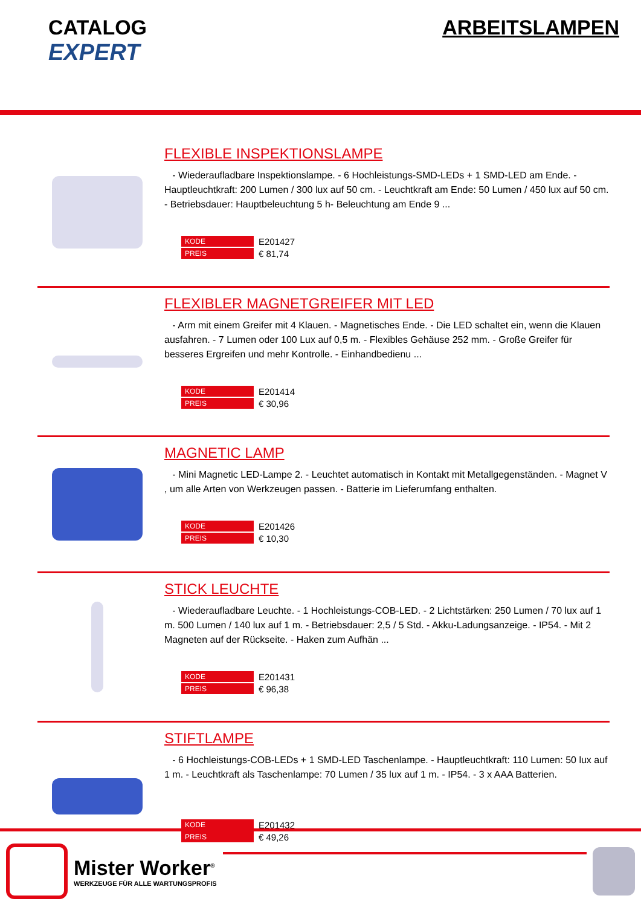CATALOG
EXPERT
ARBEITSLAMPEN
FLEXIBLE INSPEKTIONSLAMPE
- Wiederaufladbare Inspektionslampe. - 6 Hochleistungs-SMD-LEDs + 1 SMD-LED am Ende. - Hauptleuchtkraft: 200 Lumen / 300 lux auf 50 cm. - Leuchtkraft am Ende: 50 Lumen / 450 lux auf 50 cm. - Betriebsdauer: Hauptbeleuchtung 5 h- Beleuchtung am Ende 9 ...
| KODE | E201427 |
| PREIS | € 81,74 |
FLEXIBLER MAGNETGREIFER MIT LED
- Arm mit einem Greifer mit 4 Klauen. - Magnetisches Ende. - Die LED schaltet ein, wenn die Klauen ausfahren. - 7 Lumen oder 100 Lux auf 0,5 m. - Flexibles Gehäuse 252 mm. - Große Greifer für besseres Ergreifen und mehr Kontrolle. - Einhandbedienu ...
| KODE | E201414 |
| PREIS | € 30,96 |
MAGNETIC LAMP
- Mini Magnetic LED-Lampe 2. - Leuchtet automatisch in Kontakt mit Metallgegenständen. - Magnet V , um alle Arten von Werkzeugen passen. - Batterie im Lieferumfang enthalten.
| KODE | E201426 |
| PREIS | € 10,30 |
STICK LEUCHTE
- Wiederaufladbare Leuchte. - 1 Hochleistungs-COB-LED. - 2 Lichtstärken: 250 Lumen / 70 lux auf 1 m. 500 Lumen / 140 lux auf 1 m. - Betriebsdauer: 2,5 / 5 Std. - Akku-Ladungsanzeige. - IP54. - Mit 2 Magneten auf der Rückseite. - Haken zum Aufhän ...
| KODE | E201431 |
| PREIS | € 96,38 |
STIFTLAMPE
- 6 Hochleistungs-COB-LEDs + 1 SMD-LED Taschenlampe. - Hauptleuchtkraft: 110 Lumen: 50 lux auf 1 m. - Leuchtkraft als Taschenlampe: 70 Lumen / 35 lux auf 1 m. - IP54. - 3 x AAA Batterien.
| KODE | E201432 |
| PREIS | € 49,26 |
Mister Worker<sup>®</sup>
WERKZEUGE FÜR ALLE WARTUNGSPROFIS